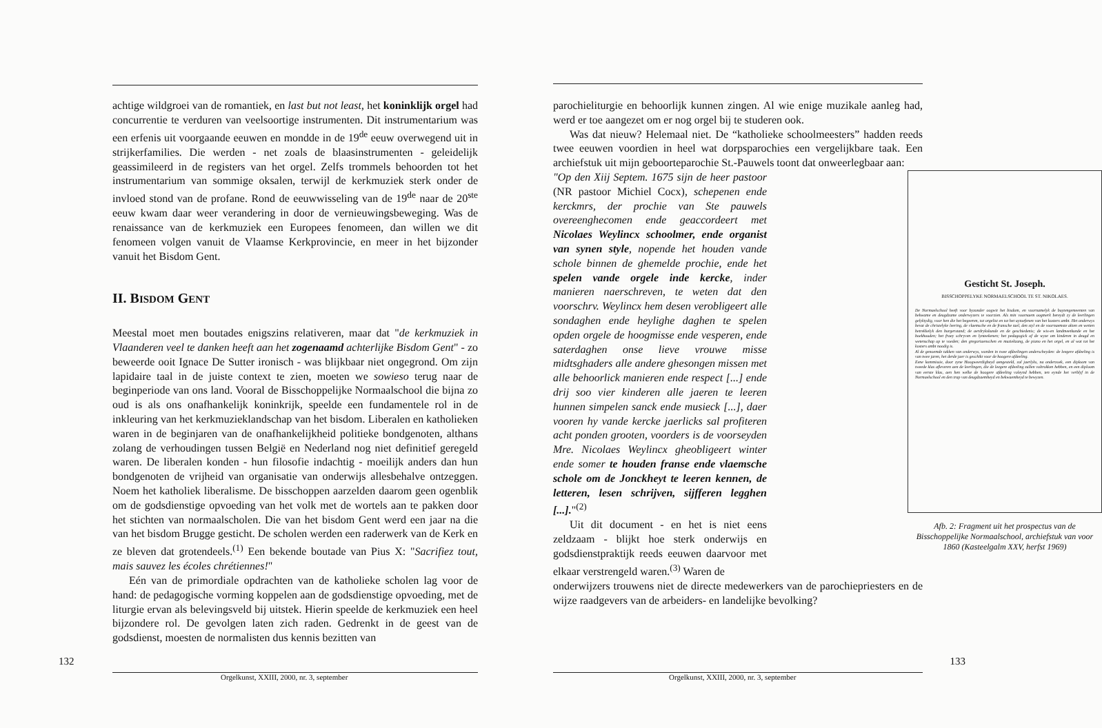achtige wildgroei van de romantiek, en last but not least, het koninklijk orgel had concurrentie te verduren van veelsoortige instrumenten. Dit instrumentarium was een erfenis uit voorgaande eeuwen en mondde in de 19<sup>de</sup> eeuw overwegend uit in strijkerfamilies. Die werden - net zoals de blaasinstrumenten - geleidelijk geassimileerd in de registers van het orgel. Zelfs trommels behoorden tot het instrumentarium van sommige oksalen, terwijl de kerkmuziek sterk onder de invloed stond van de profane. Rond de eeuwwisseling van de 19<sup>de</sup> naar de 20<sup>ste</sup> eeuw kwam daar weer verandering in door de vernieuwingsbeweging. Was de renaissance van de kerkmuziek een Europees fenomeen, dan willen we dit fenomeen volgen vanuit de Vlaamse Kerkprovincie, en meer in het bijzonder vanuit het Bisdom Gent.
II. BISDOM GENT
Meestal moet men boutades enigszins relativeren, maar dat "de kerkmuziek in Vlaanderen veel te danken heeft aan het zogenaamd achterlijke Bisdom Gent" - zo beweerde ooit Ignace De Sutter ironisch - was blijkbaar niet ongegrond. Om zijn lapidaire taal in de juiste context te zien, moeten we sowieso terug naar de beginperiode van ons land. Vooral de Bisschoppelijke Normaalschool die bijna zo oud is als ons onafhankelijk koninkrijk, speelde een fundamentele rol in de inkleuring van het kerkmuzieklandschap van het bisdom. Liberalen en katholieken waren in de beginjaren van de onafhankelijkheid politieke bondgenoten, althans zolang de verhoudingen tussen België en Nederland nog niet definitief geregeld waren. De liberalen konden - hun filosofie indachtig - moeilijk anders dan hun bondgenoten de vrijheid van organisatie van onderwijs allesbehalve ontzeggen. Noem het katholiek liberalisme. De bisschoppen aarzelden daarom geen ogenblik om de godsdienstige opvoeding van het volk met de wortels aan te pakken door het stichten van normaalscholen. Die van het bisdom Gent werd een jaar na die van het bisdom Brugge gesticht. De scholen werden een raderwerk van de Kerk en ze bleven dat grotendeels.<sup>(1)</sup> Een bekende boutade van Pius X: "Sacrifiez tout, mais sauvez les écoles chrétiennes!"
Eén van de primordiale opdrachten van de katholieke scholen lag voor de hand: de pedagogische vorming koppelen aan de godsdienstige opvoeding, met de liturgie ervan als belevingsveld bij uitstek. Hierin speelde de kerkmuziek een heel bijzondere rol. De gevolgen laten zich raden. Gedrenkt in de geest van de godsdienst, moesten de normalisten dus kennis bezitten van
132
Orgelkunst, XXIII, 2000, nr. 3, september
parochieliturgie en behoorlijk kunnen zingen. Al wie enige muzikale aanleg had, werd er toe aangezet om er nog orgel bij te studeren ook.
Was dat nieuw? Helemaal niet. De “katholieke schoolmeesters” hadden reeds twee eeuwen voordien in heel wat dorpsparochies een vergelijkbare taak. Een archiefstuk uit mijn geboorteparochie St.-Pauwels toont dat onweerlegbaar aan:
Gesticht St. Joseph.
BISSCHOPPELYKE NORMAELSCHOOL TE ST. NIKOLAES.
De Normaelschool heeft voor byzonder oogwit het bisdom, en voornamelyk de buytengemeenten van bekwame en deugdzame onderwyzers te voorzien. Als min voornaem oogmerk bereydt zy de leerlingen gelyktydig, voor hen die het begeeren, tot orgelist en tot het uytoefenen van het kosters ambt. Het onderwys bevat de christelyke leering, de vlaemsche en de fransche tael, den styl en de voornaemste akten en wetten betrekkelyk den burgerstand; de aerdrykskunde en de geschiedenis; de wis-en landmeetkunde en het boekhouden; het fraey schryven en lynteekenen; het pedagogick of de wyze om kinderen in deugd en wetenschap op te voeden; den gregoriaenschen en muziekzang, de piano en het orgel, en al wat tot het kosters ambt noodig is.
Al de genoemde takken van onderwys, worden in twee afdeelingen onderscheyden: de leegere afdeeling is van twee jaren, het derde jaer is geschikt voor de hoogere afdeeling.
Eene kommissie, door zyne Hoogweerdigheyd aengesteld, zal jaerlyks, na onderzoek, een diploom van tweede klas afleveren aen de leerlingen, die de leegere afdeeling zullen voltrokken hebben, en een diploom van eerste klas, aen hen welke de hoogere afdeeling voleynd hebben, ten eynde het verblyf in de Normaelschool en den trap van deugdzaemheyd en bekwaemheyd te bewyzen.
Afb. 2: Fragment uit het prospectus van de Bisschoppelijke Normaalschool, archiefstuk van voor 1860 (Kasteelgalm XXV, herfst 1969)
"Op den Xiij Septem. 1675 sijn de heer pastoor (NR pastoor Michiel Cocx), schepenen ende kerckmrs, der prochie van Ste pauwels overeenghecomen ende geaccordeert met Nicolaes Weylincx schoolmer, ende organist van synen style, nopende het houden vande schole binnen de ghemelde prochie, ende het spelen vande orgele inde kercke, inder manieren naerschreven, te weten dat den voorschrv. Weylincx hem desen verobligeert alle sondaghen ende heylighe daghen te spelen opden orgele de hoogmisse ende vesperen, ende saterdaghen onse lieve vrouwe misse midtsghaders alle andere ghesongen missen met alle behoorlick manieren ende respect [...] ende drij soo vier kinderen alle jaeren te leeren hunnen simpelen sanck ende musieck [...], daer vooren hy vande kercke jaerlicks sal profiteren acht ponden grooten, voorders is de voorseyden Mre. Nicolaes Weylincx gheobligeert winter ende somer te houden franse ende vlaemsche schole om de Jonckheyt te leeren kennen, de letteren, lesen schrijven, sijfferen legghen [...]."<sup>(2)</sup>
Uit dit document - en het is niet eens zeldzaam - blijkt hoe sterk onderwijs en godsdienstpraktijk reeds eeuwen daarvoor met elkaar verstrengeld waren.<sup>(3)</sup> Waren de
onderwijzers trouwens niet de directe medewerkers van de parochiepriesters en de wijze raadgevers van de arbeiders- en landelijke bevolking?
133
Orgelkunst, XXIII, 2000, nr. 3, september